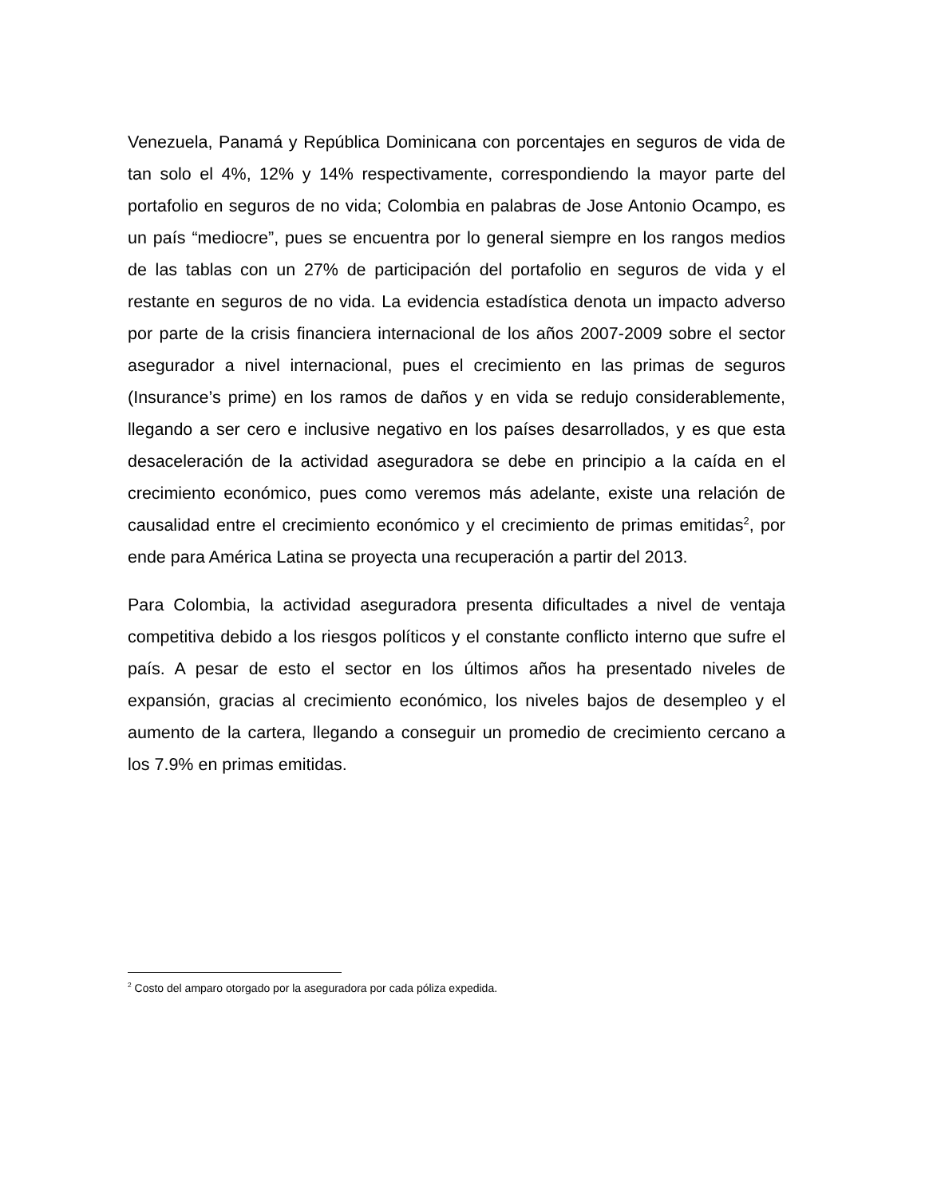Venezuela, Panamá y República Dominicana con porcentajes en seguros de vida de tan solo el 4%, 12% y 14% respectivamente, correspondiendo la mayor parte del portafolio en seguros de no vida; Colombia en palabras de Jose Antonio Ocampo, es un país “mediocre”, pues se encuentra por lo general siempre en los rangos medios de las tablas con un 27% de participación del portafolio en seguros de vida y el restante en seguros de no vida. La evidencia estadística denota un impacto adverso por parte de la crisis financiera internacional de los años 2007-2009 sobre el sector asegurador a nivel internacional, pues el crecimiento en las primas de seguros (Insurance’s prime) en los ramos de daños y en vida se redujo considerablemente, llegando a ser cero e inclusive negativo en los países desarrollados, y es que esta desaceleración de la actividad aseguradora se debe en principio a la caída en el crecimiento económico, pues como veremos más adelante, existe una relación de causalidad entre el crecimiento económico y el crecimiento de primas emitidas<sup>2</sup>, por ende para América Latina se proyecta una recuperación a partir del 2013.
Para Colombia, la actividad aseguradora presenta dificultades a nivel de ventaja competitiva debido a los riesgos políticos y el constante conflicto interno que sufre el país. A pesar de esto el sector en los últimos años ha presentado niveles de expansión, gracias al crecimiento económico, los niveles bajos de desempleo y el aumento de la cartera, llegando a conseguir un promedio de crecimiento cercano a los 7.9% en primas emitidas.
<sup>2</sup> Costo del amparo otorgado por la aseguradora por cada póliza expedida.